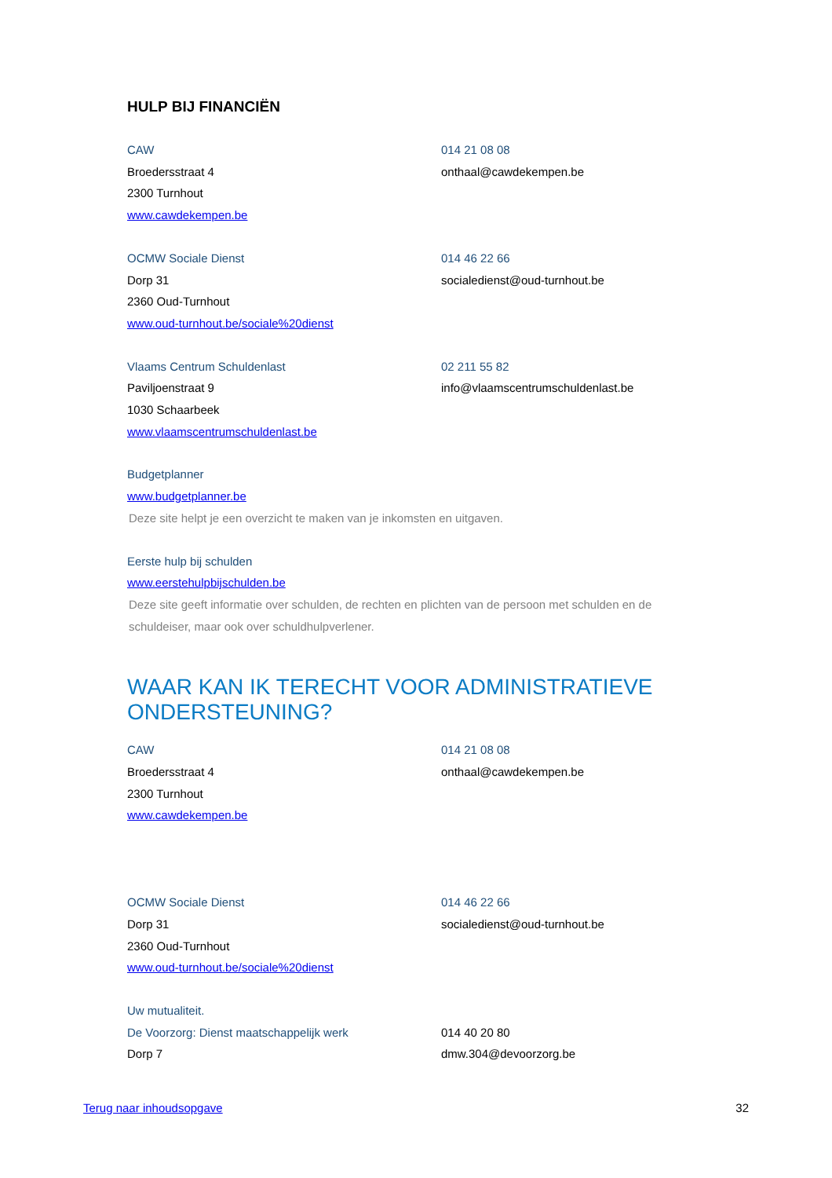HULP BIJ FINANCIËN
CAW 014 21 08 08
Broedersstraat 4 onthaal@cawdekempen.be
2300 Turnhout
www.cawdekempen.be
OCMW Sociale Dienst 014 46 22 66
Dorp 31 socialedienst@oud-turnhout.be
2360 Oud-Turnhout
www.oud-turnhout.be/sociale%20dienst
Vlaams Centrum Schuldenlast 02 211 55 82
Paviljoenstraat 9 info@vlaamscentrumschuldenlast.be
1030 Schaarbeek
www.vlaamscentrumschuldenlast.be
Budgetplanner
www.budgetplanner.be
Deze site helpt je een overzicht te maken van je inkomsten en uitgaven.
Eerste hulp bij schulden
www.eerstehulpbijschulden.be
Deze site geeft informatie over schulden, de rechten en plichten van de persoon met schulden en de schuldeiser, maar ook over schuldhulpverlener.
WAAR KAN IK TERECHT VOOR ADMINISTRATIEVE ONDERSTEUNING?
CAW 014 21 08 08
Broedersstraat 4 onthaal@cawdekempen.be
2300 Turnhout
www.cawdekempen.be
OCMW Sociale Dienst 014 46 22 66
Dorp 31 socialedienst@oud-turnhout.be
2360 Oud-Turnhout
www.oud-turnhout.be/sociale%20dienst
Uw mutualiteit.
De Voorzorg: Dienst maatschappelijk werk 014 40 20 80
Dorp 7 dmw.304@devoorzorg.be
Terug naar inhoudsopgave 32